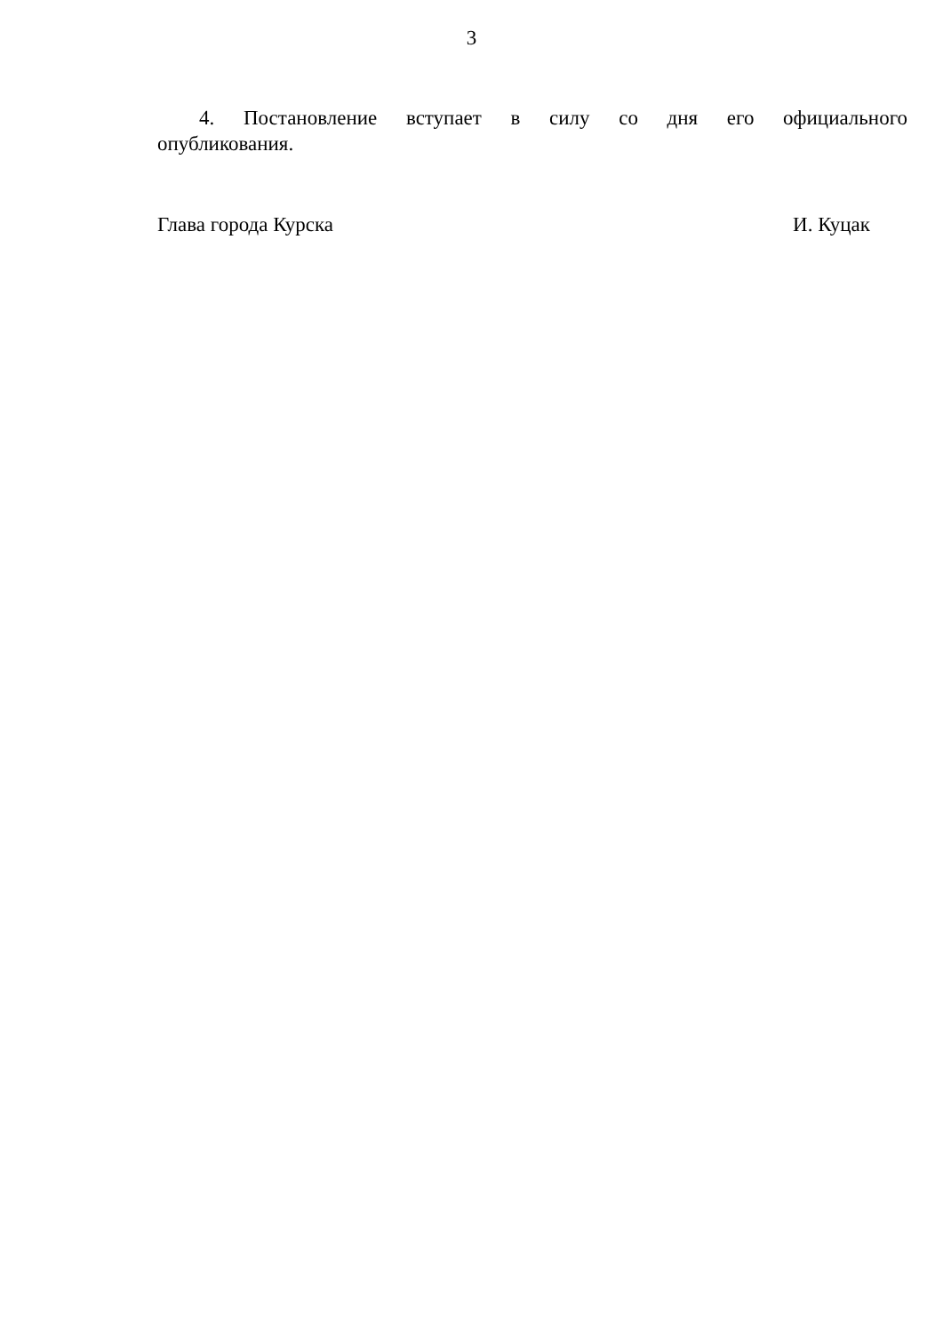3
4. Постановление вступает в силу со дня его официального опубликования.
Глава города Курска И. Куцак